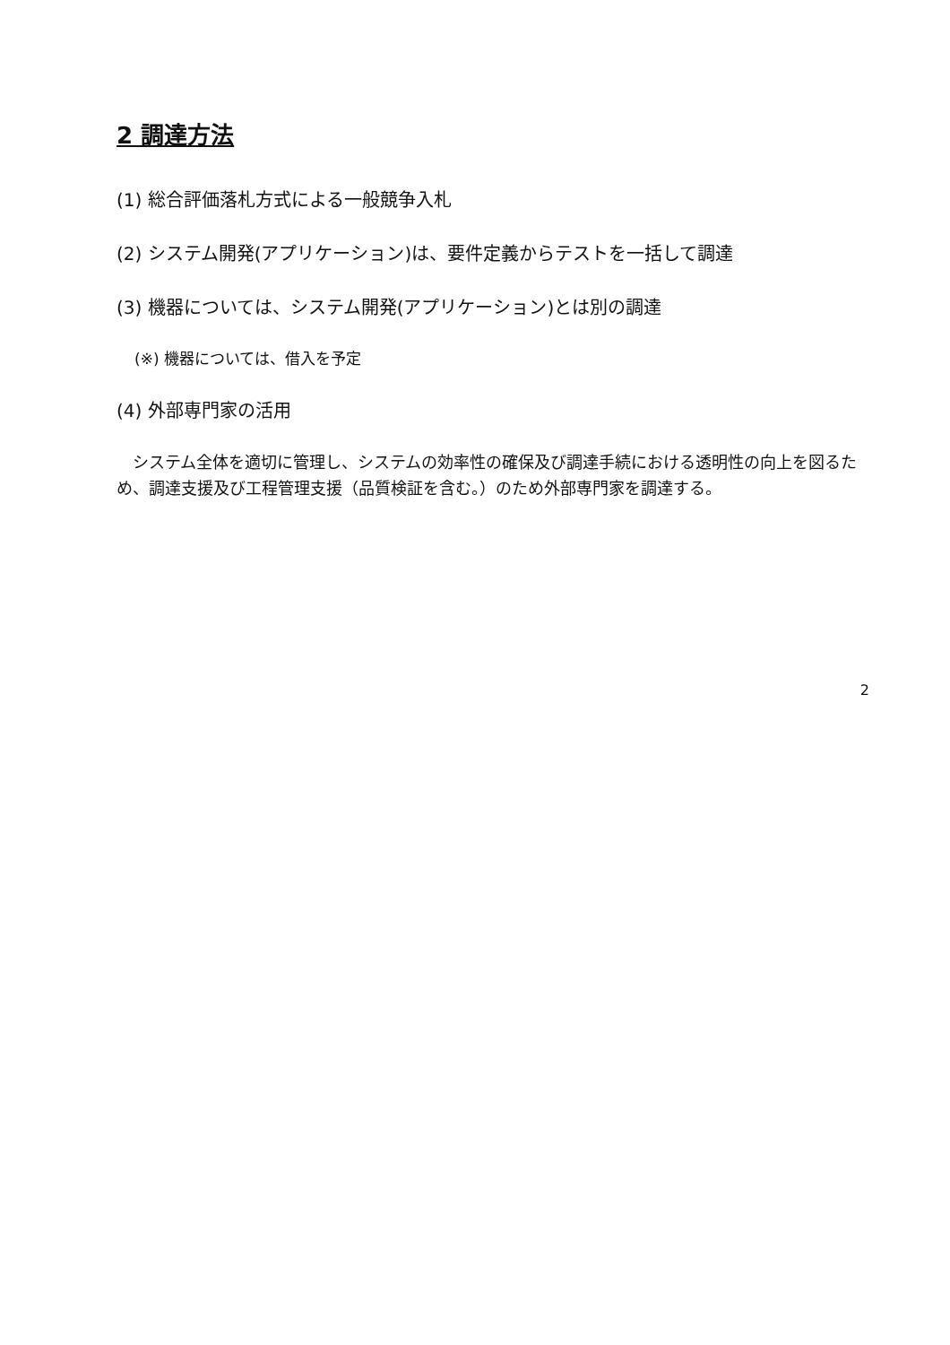2 調達方法
(1) 総合評価落札方式による一般競争入札
(2) システム開発(アプリケーション)は、要件定義からテストを一括して調達
(3) 機器については、システム開発(アプリケーション)とは別の調達
(※) 機器については、借入を予定
(4) 外部専門家の活用
システム全体を適切に管理し、システムの効率性の確保及び調達手続における透明性の向上を図るため、調達支援及び工程管理支援（品質検証を含む。）のため外部専門家を調達する。
2